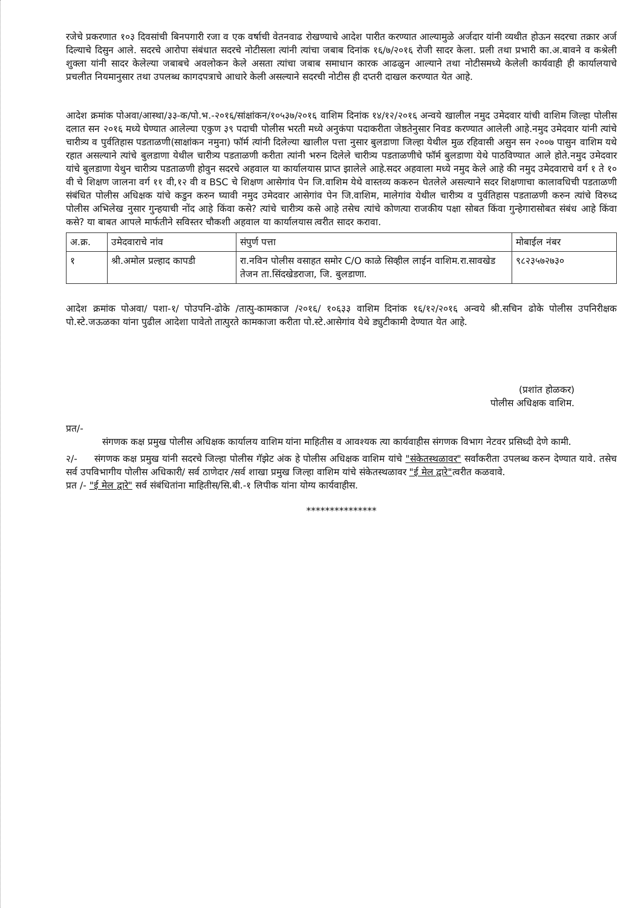रजेचे प्रकरणात १०३ दिवसांची बिनपगारी रजा व एक वर्षाची वेतनवाढ रोखण्याचे आदेश पारीत करण्यात आल्यामुळे अर्जदार यांनी व्यथीत होऊन सदरचा तक्रार अर्ज दिल्याचे दिसुन आले. सदरचे आरोपा संबंधात सदरचे नोटीसला त्यांनी त्यांचा जबाब दिनांक १६/७/२०१६ रोजी सादर केला. प्रली तथा प्रभारी का.अ.बावने व कश्रेली शुक्ला यांनी सादर केलेल्या जबाबचे अवलोकन केले असता त्यांचा जबाब समाधान कारक आढळुन आल्याने तथा नोटीसमध्ये केलेली कार्यवाही ही कार्यालयाचे प्रचलीत नियमानुसार तथा उपलब्ध कागदपत्राचे आधारे केली असल्याने सदरची नोटीस ही दप्तरी दाखल करण्यात येत आहे.
आदेश क्रमांक पोअवा/आस्था/३३-क/पो.भ.-२०१६/सांक्षांकन/१०५३७/२०१६ वाशिम दिनांक १४/१२/२०१६ अन्वये खालील नमुद उमेदवार यांची वाशिम जिल्हा पोलीस दलात सन २०१६ मध्ये घेण्यात आलेल्या एकुण ३९ पदाची पोलीस भरती मध्ये अनुकंपा पदाकरीता जेष्ठतेनुसार निवड करण्यात आलेली आहे.नमुद उमेदवार यांनी त्यांचे चारीत्र्य व पुर्वतिहास पडताळणी(साक्षांकन नमुना) फॉर्म त्यांनी दिलेल्या खालील पत्ता नुसार बुलडाणा जिल्हा येथील मुळ रहिवासी असुन सन २००७ पासुन वाशिम यथे रहात असल्याने त्यांचे बुलडाणा येथील चारीत्र्य पडताळणी करीता त्यांनी भरुन दिलेले चारीत्र्य पडताळणीचे फॉर्म बुलडाणा येथे पाठविण्यात आले होते.नमुद उमेदवार यांचे बुलडाणा येथुन चारीत्र्य पडताळणी होवुन सदरचे अहवाल या कार्यालयास प्राप्त झालेले आहे.सदर अहवाला मध्ये नमुद केले आहे की नमुद उमेदवाराचे वर्ग १ ते १० वी चे शिक्षण जालना वर्ग ११ वी,१२ वी व BSC चे शिक्षण आसेगांव पेन जि.वाशिम येथे वास्तव्य ककरुन घेतलेले असल्याने सदर शिक्षणाचा कालावधिची पडताळणी संबंधित पोलीस अधिक्षक यांचे कडुन करुन घ्यावी नमुद उमेदवार आसेगांव पेन जि.वाशिम, मालेगांव येथील चारीत्र्य व पुर्वतिहास पडताळणी करुन त्यांचे विरुध्द पोलीस अभिलेख नुसार गुन्हयाची नोंद आहे किंवा कसे? त्यांचे चारीत्र्य कसे आहे तसेच त्यांचे कोणत्या राजकीय पक्षा सोबत किंवा गुन्हेगारासोबत संबंध आहे किंवा कसे? या बाबत आपले मार्फतीने सविस्तर चौकशी अहवाल या कार्यालयास त्वरीत सादर करावा.
| अ.क्र. | उमेदवाराचे नांव | संपुर्ण पत्ता | मोबाईल नंबर |
| १ | श्री.अमोल प्रल्हाद कापडी | रा.नविन पोलीस वसाहत समोर C/O काळे सिव्हील लाईन वाशिम.रा.सावखेड तेजन ता.सिंदखेडराजा, जि. बुलडाणा. | ९८२३५७२७३० |
आदेश क्रमांक पोअवा/ पशा-१/ पोउपनि-ढोके /तात्पु-कामकाज /२०१६/ १०६३३ वाशिम दिनांक १६/१२/२०१६ अन्वये श्री.सचिन ढोके पोलीस उपनिरीक्षक पो.स्टे.जऊळका यांना पुढील आदेशा पावेतो तात्पुरते कामकाजा करीता पो.स्टे.आसेगांव येथे ड्युटीकामी देण्यात येत आहे.
(प्रशांत होळकर)
पोलीस अधिक्षक वाशिम.
प्रत/-
संगणक कक्ष प्रमुख पोलीस अधिक्षक कार्यालय वाशिम यांना माहितीस व आवश्यक त्या कार्यवाहीस संगणक विभाग नेटवर प्रसिध्दी देणे कामी.
२/- संगणक कक्ष प्रमुख यांनी सदरचे जिल्हा पोलीस गॅझेट अंक हे पोलीस अधिक्षक वाशिम यांचे "संकेतस्थळावर" सर्वांकरीता उपलब्ध करुन देण्यात यावे. तसेच सर्व उपविभागीय पोलीस अधिकारी/ सर्व ठाणेदार /सर्व शाखा प्रमुख जिल्हा वाशिम यांचे संकेतस्थळावर "ई मेल द्वारे"त्वरीत कळवावे.
प्रत /- "ई मेल द्वारे" सर्व संबंधितांना माहितीस/सि.बी.-१ लिपीक यांना योग्य कार्यवाहीस.
***************